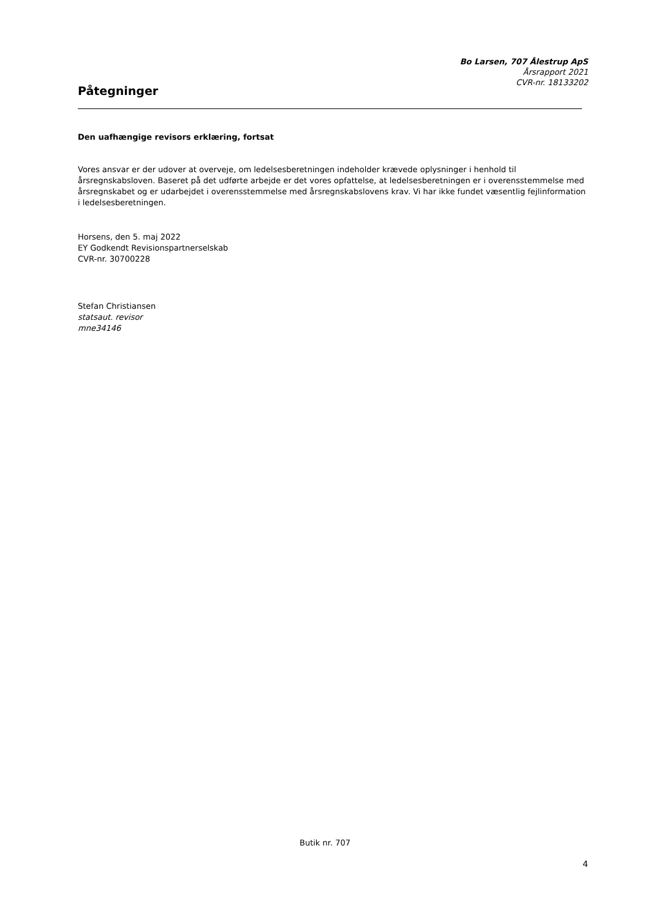Bo Larsen, 707 Ålestrup ApS
Årsrapport 2021
CVR-nr. 18133202
Påtegninger
Den uafhængige revisors erklæring, fortsat
Vores ansvar er der udover at overveje, om ledelsesberetningen indeholder krævede oplysninger i henhold til årsregnskabsloven. Baseret på det udførte arbejde er det vores opfattelse, at ledelsesberetningen er i overensstemmelse med årsregnskabet og er udarbejdet i overensstemmelse med årsregnskabslovens krav. Vi har ikke fundet væsentlig fejlinformation i ledelsesberetningen.
Horsens, den 5. maj 2022
EY Godkendt Revisionspartnerselskab
CVR-nr. 30700228
Stefan Christiansen
statsaut. revisor
mne34146
Butik nr. 707
4